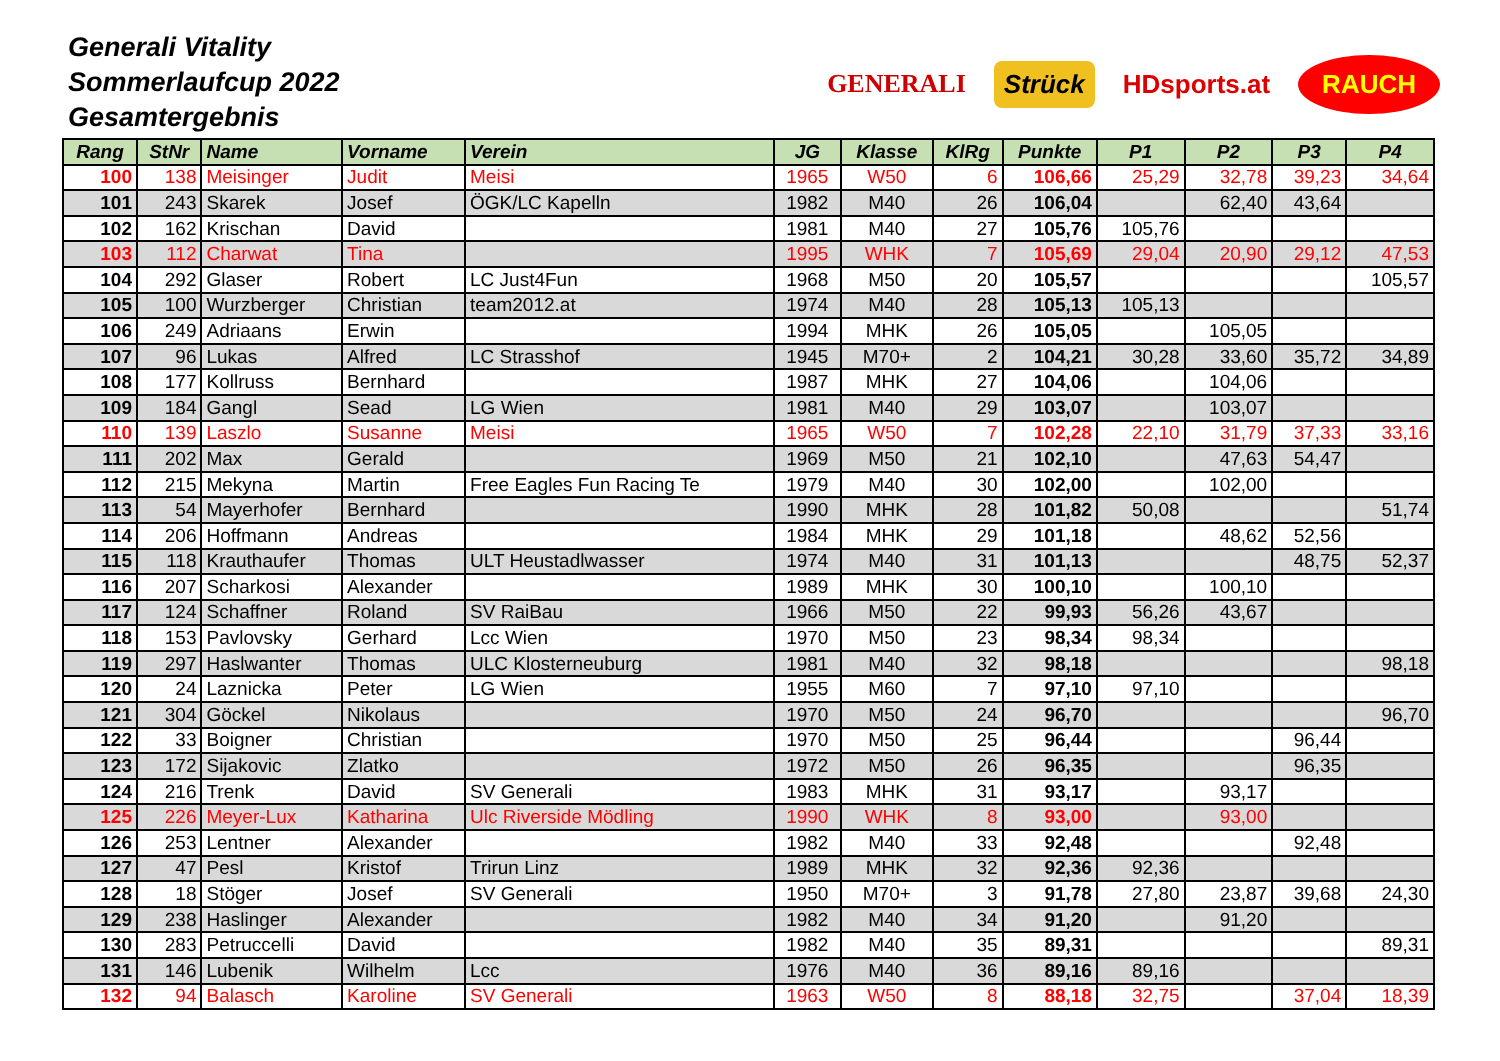Generali Vitality
Sommerlaufcup 2022
Gesamtergebnis
GENERALI Strück HDsports.at
RAUCH
| Rang | StNr | Name | Vorname | Verein | JG | Klasse | KlRg | Punkte | P1 | P2 | P3 | P4 |
| --- | --- | --- | --- | --- | --- | --- | --- | --- | --- | --- | --- | --- |
| 100 | 138 | Meisinger | Judit | Meisi | 1965 | W50 | 6 | 106,66 | 25,29 | 32,78 | 39,23 | 34,64 |
| 101 | 243 | Skarek | Josef | ÖGK/LC Kapelln | 1982 | M40 | 26 | 106,04 | | 62,40 | 43,64 | |
| 102 | 162 | Krischan | David | | 1981 | M40 | 27 | 105,76 | 105,76 | | | |
| 103 | 112 | Charwat | Tina | | 1995 | WHK | 7 | 105,69 | 29,04 | 20,90 | 29,12 | 47,53 |
| 104 | 292 | Glaser | Robert | LC Just4Fun | 1968 | M50 | 20 | 105,57 | | | | 105,57 |
| 105 | 100 | Wurzberger | Christian | team2012.at | 1974 | M40 | 28 | 105,13 | 105,13 | | | |
| 106 | 249 | Adriaans | Erwin | | 1994 | MHK | 26 | 105,05 | | 105,05 | | |
| 107 | 96 | Lukas | Alfred | LC Strasshof | 1945 | M70+ | 2 | 104,21 | 30,28 | 33,60 | 35,72 | 34,89 |
| 108 | 177 | Kollruss | Bernhard | | 1987 | MHK | 27 | 104,06 | | 104,06 | | |
| 109 | 184 | Gangl | Sead | LG Wien | 1981 | M40 | 29 | 103,07 | | 103,07 | | |
| 110 | 139 | Laszlo | Susanne | Meisi | 1965 | W50 | 7 | 102,28 | 22,10 | 31,79 | 37,33 | 33,16 |
| 111 | 202 | Max | Gerald | | 1969 | M50 | 21 | 102,10 | | 47,63 | 54,47 | |
| 112 | 215 | Mekyna | Martin | Free Eagles Fun Racing Te | 1979 | M40 | 30 | 102,00 | | 102,00 | | |
| 113 | 54 | Mayerhofer | Bernhard | | 1990 | MHK | 28 | 101,82 | 50,08 | | | 51,74 |
| 114 | 206 | Hoffmann | Andreas | | 1984 | MHK | 29 | 101,18 | | 48,62 | 52,56 | |
| 115 | 118 | Krauthaufer | Thomas | ULT Heustadlwasser | 1974 | M40 | 31 | 101,13 | | | 48,75 | 52,37 |
| 116 | 207 | Scharkosi | Alexander | | 1989 | MHK | 30 | 100,10 | | 100,10 | | |
| 117 | 124 | Schaffner | Roland | SV RaiBau | 1966 | M50 | 22 | 99,93 | 56,26 | 43,67 | | |
| 118 | 153 | Pavlovsky | Gerhard | Lcc Wien | 1970 | M50 | 23 | 98,34 | 98,34 | | | |
| 119 | 297 | Haslwanter | Thomas | ULC Klosterneuburg | 1981 | M40 | 32 | 98,18 | | | | 98,18 |
| 120 | 24 | Laznicka | Peter | LG Wien | 1955 | M60 | 7 | 97,10 | 97,10 | | | |
| 121 | 304 | Göckel | Nikolaus | | 1970 | M50 | 24 | 96,70 | | | | 96,70 |
| 122 | 33 | Boigner | Christian | | 1970 | M50 | 25 | 96,44 | | | 96,44 | |
| 123 | 172 | Sijakovic | Zlatko | | 1972 | M50 | 26 | 96,35 | | | 96,35 | |
| 124 | 216 | Trenk | David | SV Generali | 1983 | MHK | 31 | 93,17 | | 93,17 | | |
| 125 | 226 | Meyer-Lux | Katharina | Ulc Riverside Mödling | 1990 | WHK | 8 | 93,00 | | 93,00 | | |
| 126 | 253 | Lentner | Alexander | | 1982 | M40 | 33 | 92,48 | | | 92,48 | |
| 127 | 47 | Pesl | Kristof | Trirun Linz | 1989 | MHK | 32 | 92,36 | 92,36 | | | |
| 128 | 18 | Stöger | Josef | SV Generali | 1950 | M70+ | 3 | 91,78 | 27,80 | 23,87 | 39,68 | 24,30 |
| 129 | 238 | Haslinger | Alexander | | 1982 | M40 | 34 | 91,20 | | 91,20 | | |
| 130 | 283 | Petruccelli | David | | 1982 | M40 | 35 | 89,31 | | | | 89,31 |
| 131 | 146 | Lubenik | Wilhelm | Lcc | 1976 | M40 | 36 | 89,16 | 89,16 | | | |
| 132 | 94 | Balasch | Karoline | SV Generali | 1963 | W50 | 8 | 88,18 | 32,75 | | 37,04 | 18,39 |